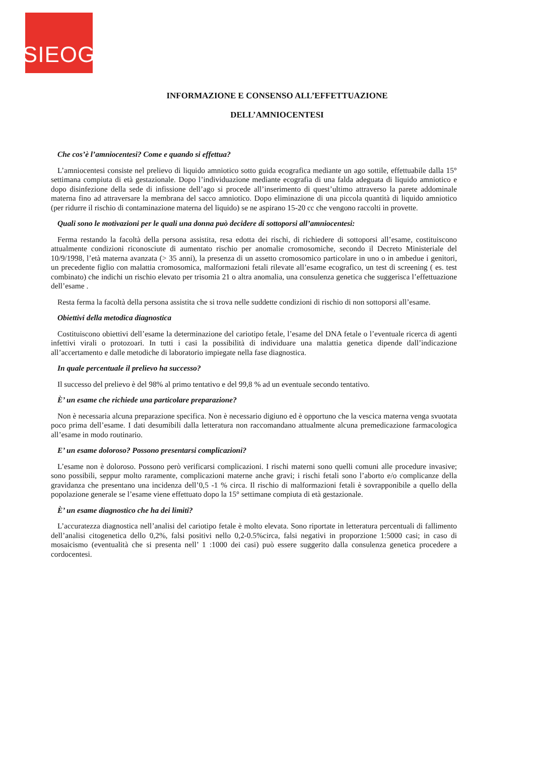SIEOG
INFORMAZIONE E CONSENSO ALL’EFFETTUAZIONE
DELL’AMNIOCENTESI
Che cos’è l’amniocentesi? Come e quando si effettua?
L’amniocentesi consiste nel prelievo di liquido amniotico sotto guida ecografica mediante un ago sottile, effettuabile dalla 15° settimana compiuta di età gestazionale. Dopo l’individuazione mediante ecografia di una falda adeguata di liquido amniotico e dopo disinfezione della sede di infissione dell’ago si procede all’inserimento di quest’ultimo attraverso la parete addominale materna fino ad attraversare la membrana del sacco amniotico. Dopo eliminazione di una piccola quantità di liquido amniotico (per ridurre il rischio di contaminazione materna del liquido) se ne aspirano 15-20 cc che vengono raccolti in provette.
Quali sono le motivazioni per le quali una donna può decidere di sottoporsi all’amniocentesi:
Ferma restando la facoltà della persona assistita, resa edotta dei rischi, di richiedere di sottoporsi all’esame, costituiscono attualmente condizioni riconosciute di aumentato rischio per anomalie cromosomiche, secondo il Decreto Ministeriale del 10/9/1998, l’età materna avanzata (> 35 anni), la presenza di un assetto cromosomico particolare in uno o in ambedue i genitori, un precedente figlio con malattia cromosomica, malformazioni fetali rilevate all’esame ecografico, un test di screening ( es. test combinato) che indichi un rischio elevato per trisomia 21 o altra anomalia, una consulenza genetica che suggerisca l’effettuazione dell’esame .
Resta ferma la facoltà della persona assistita che si trova nelle suddette condizioni di rischio di non sottoporsi all’esame.
Obiettivi della metodica diagnostica
Costituiscono obiettivi dell’esame la determinazione del cariotipo fetale, l’esame del DNA fetale o l’eventuale ricerca di agenti infettivi virali o protozoari. In tutti i casi la possibilità di individuare una malattia genetica dipende dall’indicazione all’accertamento e dalle metodiche di laboratorio impiegate nella fase diagnostica.
In quale percentuale il prelievo ha successo?
Il successo del prelievo è del 98% al primo tentativo e del 99,8 % ad un eventuale secondo tentativo.
È’ un esame che richiede una particolare preparazione?
Non è necessaria alcuna preparazione specifica. Non è necessario digiuno ed è opportuno che la vescica materna venga svuotata poco prima dell’esame. I dati desumibili dalla letteratura non raccomandano attualmente alcuna premedicazione farmacologica all’esame in modo routinario.
E’ un esame doloroso? Possono presentarsi complicazioni?
L’esame non è doloroso. Possono però verificarsi complicazioni. I rischi materni sono quelli comuni alle procedure invasive; sono possibili, seppur molto raramente, complicazioni materne anche gravi; i rischi fetali sono l’aborto e/o complicanze della gravidanza che presentano una incidenza dell’0,5 -1 % circa. Il rischio di malformazioni fetali è sovrapponibile a quello della popolazione generale se l’esame viene effettuato dopo la 15° settimane compiuta di età gestazionale.
È’ un esame diagnostico che ha dei limiti?
L’accuratezza diagnostica nell’analisi del cariotipo fetale è molto elevata. Sono riportate in letteratura percentuali di fallimento dell’analisi citogenetica dello 0,2%, falsi positivi nello 0,2-0.5%circa, falsi negativi in proporzione 1:5000 casi; in caso di mosaicismo (eventualità che si presenta nell’ 1 :1000 dei casi) può essere suggerito dalla consulenza genetica procedere a cordocentesi.